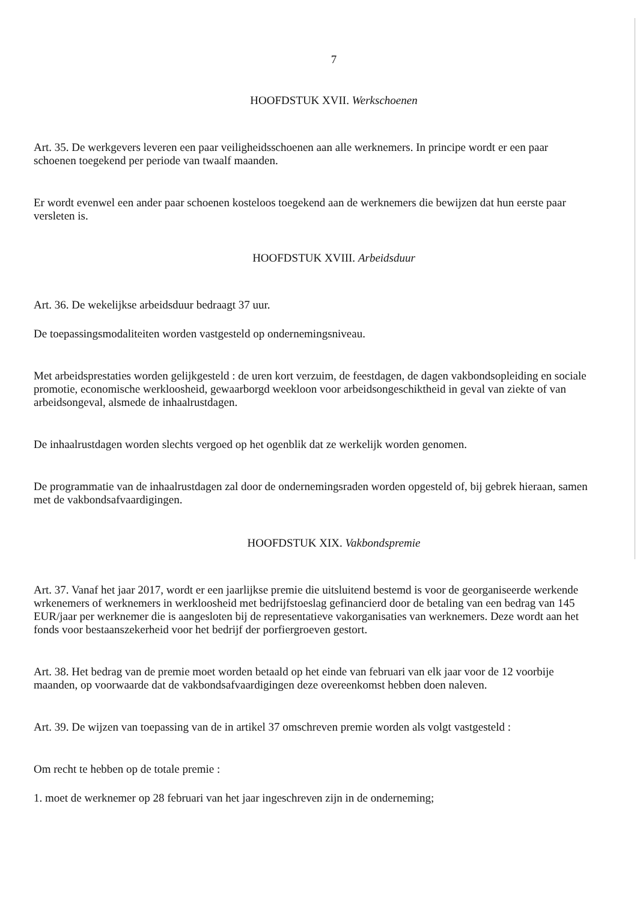7
HOOFDSTUK XVII. Werkschoenen
Art. 35. De werkgevers leveren een paar veiligheidsschoenen aan alle werknemers. In principe wordt er een paar schoenen toegekend per periode van twaalf maanden.
Er wordt evenwel een ander paar schoenen kosteloos toegekend aan de werknemers die bewijzen dat hun eerste paar versleten is.
HOOFDSTUK XVIII. Arbeidsduur
Art. 36. De wekelijkse arbeidsduur bedraagt 37 uur.
De toepassingsmodaliteiten worden vastgesteld op ondernemingsniveau.
Met arbeidsprestaties worden gelijkgesteld : de uren kort verzuim, de feestdagen, de dagen vakbondsopleiding en sociale promotie, economische werkloosheid, gewaarborgd weekloon voor arbeidsongeschiktheid in geval van ziekte of van arbeidsongeval, alsmede de inhaalrustdagen.
De inhaalrustdagen worden slechts vergoed op het ogenblik dat ze werkelijk worden genomen.
De programmatie van de inhaalrustdagen zal door de ondernemingsraden worden opgesteld of, bij gebrek hieraan, samen met de vakbondsafvaardigingen.
HOOFDSTUK XIX. Vakbondspremie
Art. 37. Vanaf het jaar 2017, wordt er een jaarlijkse premie die uitsluitend bestemd is voor de georganiseerde werkende wrkenemers of werknemers in werkloosheid met bedrijfstoeslag gefinancierd door de betaling van een bedrag van 145 EUR/jaar per werknemer die is aangesloten bij de representatieve vakorganisaties van werknemers. Deze wordt aan het fonds voor bestaanszekerheid voor het bedrijf der porfiergroeven gestort.
Art. 38. Het bedrag van de premie moet worden betaald op het einde van februari van elk jaar voor de 12 voorbije maanden, op voorwaarde dat de vakbondsafvaardigingen deze overeenkomst hebben doen naleven.
Art. 39. De wijzen van toepassing van de in artikel 37 omschreven premie worden als volgt vastgesteld :
Om recht te hebben op de totale premie :
1. moet de werknemer op 28 februari van het jaar ingeschreven zijn in de onderneming;